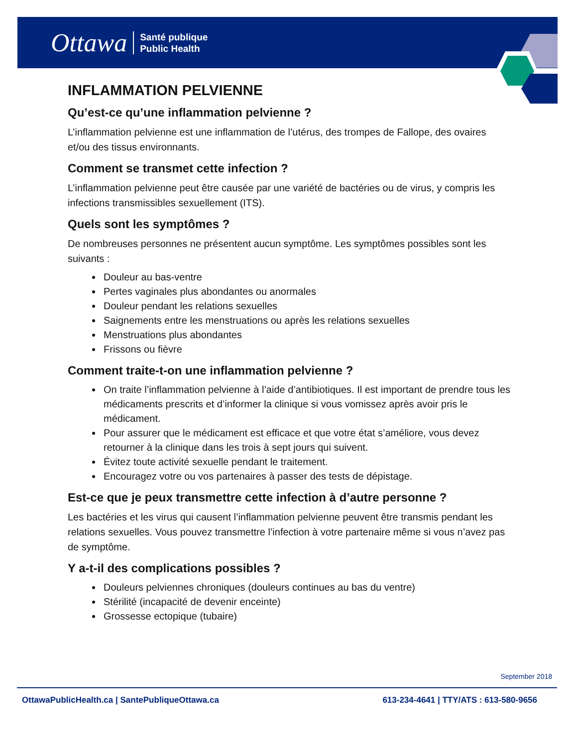Ottawa Santé publique
Public Health
INFLAMMATION PELVIENNE
Qu’est-ce qu’une inflammation pelvienne ?
L’inflammation pelvienne est une inflammation de l’utérus, des trompes de Fallope, des ovaires et/ou des tissus environnants.
Comment se transmet cette infection ?
L’inflammation pelvienne peut être causée par une variété de bactéries ou de virus, y compris les infections transmissibles sexuellement (ITS).
Quels sont les symptômes ?
De nombreuses personnes ne présentent aucun symptôme. Les symptômes possibles sont les suivants :
Douleur au bas-ventre
Pertes vaginales plus abondantes ou anormales
Douleur pendant les relations sexuelles
Saignements entre les menstruations ou après les relations sexuelles
Menstruations plus abondantes
Frissons ou fièvre
Comment traite-t-on une inflammation pelvienne ?
On traite l’inflammation pelvienne à l’aide d’antibiotiques. Il est important de prendre tous les médicaments prescrits et d’informer la clinique si vous vomissez après avoir pris le médicament.
Pour assurer que le médicament est efficace et que votre état s’améliore, vous devez retourner à la clinique dans les trois à sept jours qui suivent.
Évitez toute activité sexuelle pendant le traitement.
Encouragez votre ou vos partenaires à passer des tests de dépistage.
Est-ce que je peux transmettre cette infection à d’autre personne ?
Les bactéries et les virus qui causent l’inflammation pelvienne peuvent être transmis pendant les relations sexuelles. Vous pouvez transmettre l’infection à votre partenaire même si vous n’avez pas de symptôme.
Y a-t-il des complications possibles ?
Douleurs pelviennes chroniques (douleurs continues au bas du ventre)
Stérilité (incapacité de devenir enceinte)
Grossesse ectopique (tubaire)
September 2018
OttawaPublicHealth.ca | SantePubliqueOttawa.ca 613-234-4641 | TTY/ATS : 613-580-9656